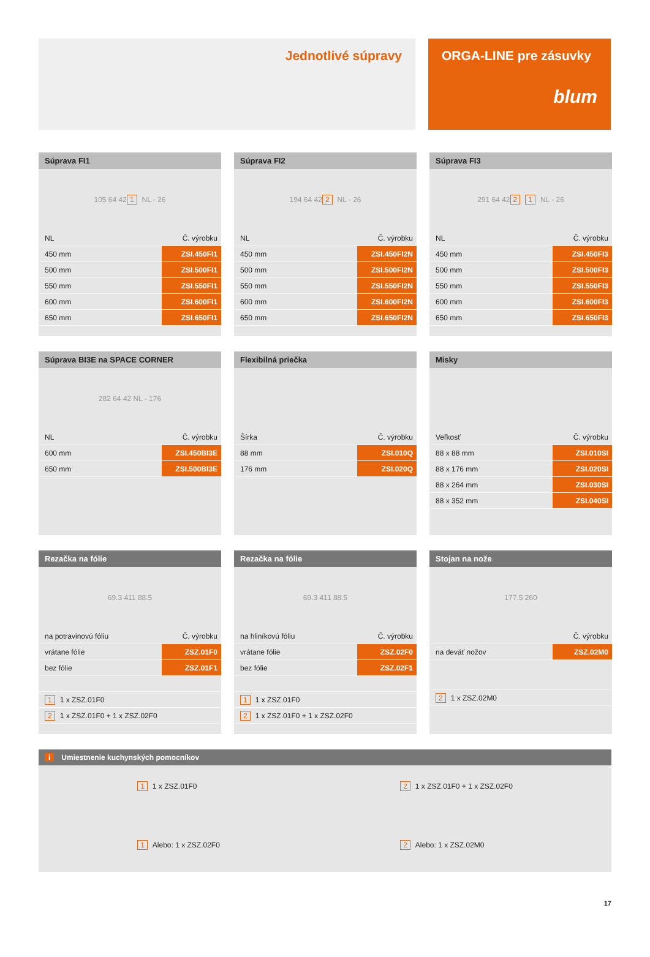Jednotlivé súpravy ORGA-LINE pre zásuvky
blum
Súprava FI1
105 64 42 1 NL - 26
| NL | Č. výrobku |
| 450 mm | ZSI.450FI1 |
| 500 mm | ZSI.500FI1 |
| 550 mm | ZSI.550FI1 |
| 600 mm | ZSI.600FI1 |
| 650 mm | ZSI.650FI1 |
Súprava FI2
194 64 42 2 NL - 26
| NL | Č. výrobku |
| 450 mm | ZSI.450FI2N |
| 500 mm | ZSI.500FI2N |
| 550 mm | ZSI.550FI2N |
| 600 mm | ZSI.600FI2N |
| 650 mm | ZSI.650FI2N |
Súprava FI3
291 64 42 2 1 NL - 26
| NL | Č. výrobku |
| 450 mm | ZSI.450FI3 |
| 500 mm | ZSI.500FI3 |
| 550 mm | ZSI.550FI3 |
| 600 mm | ZSI.600FI3 |
| 650 mm | ZSI.650FI3 |
Súprava BI3E na SPACE CORNER
282 64 42 NL - 176
| NL | Č. výrobku |
| 600 mm | ZSI.450BI3E |
| 650 mm | ZSI.500BI3E |
Flexibilná priečka
| Šírka | Č. výrobku |
| 88 mm | ZSI.010Q |
| 176 mm | ZSI.020Q |
Misky
| Veľkosť | Č. výrobku |
| 88 x 88 mm | ZSI.010SI |
| 88 x 176 mm | ZSI.020SI |
| 88 x 264 mm | ZSI.030SI |
| 88 x 352 mm | ZSI.040SI |
Rezačka na fólie
69.3 411 88.5
| na potravinovú fóliu | Č. výrobku |
| vrátane fólie | ZSZ.01F0 |
| bez fólie | ZSZ.01F1 |
| 1 1 x ZSZ.01F0 | |
| 2 1 x ZSZ.01F0 + 1 x ZSZ.02F0 | |
Rezačka na fólie
69.3 411 88.5
| na hliníkovú fóliu | Č. výrobku |
| vrátane fólie | ZSZ.02F0 |
| bez fólie | ZSZ.02F1 |
| 1 1 x ZSZ.01F0 | |
| 2 1 x ZSZ.01F0 + 1 x ZSZ.02F0 | |
Stojan na nože
177.5 260
| | Č. výrobku |
| na deväť nožov | ZSZ.02M0 |
| 2 1 x ZSZ.02M0 | |
i Umiestnenie kuchynských pomocníkov
1 1 x ZSZ.01F0
1 Alebo: 1 x ZSZ.02F0
2 1 x ZSZ.01F0 + 1 x ZSZ.02F0
2 Alebo: 1 x ZSZ.02M0
17